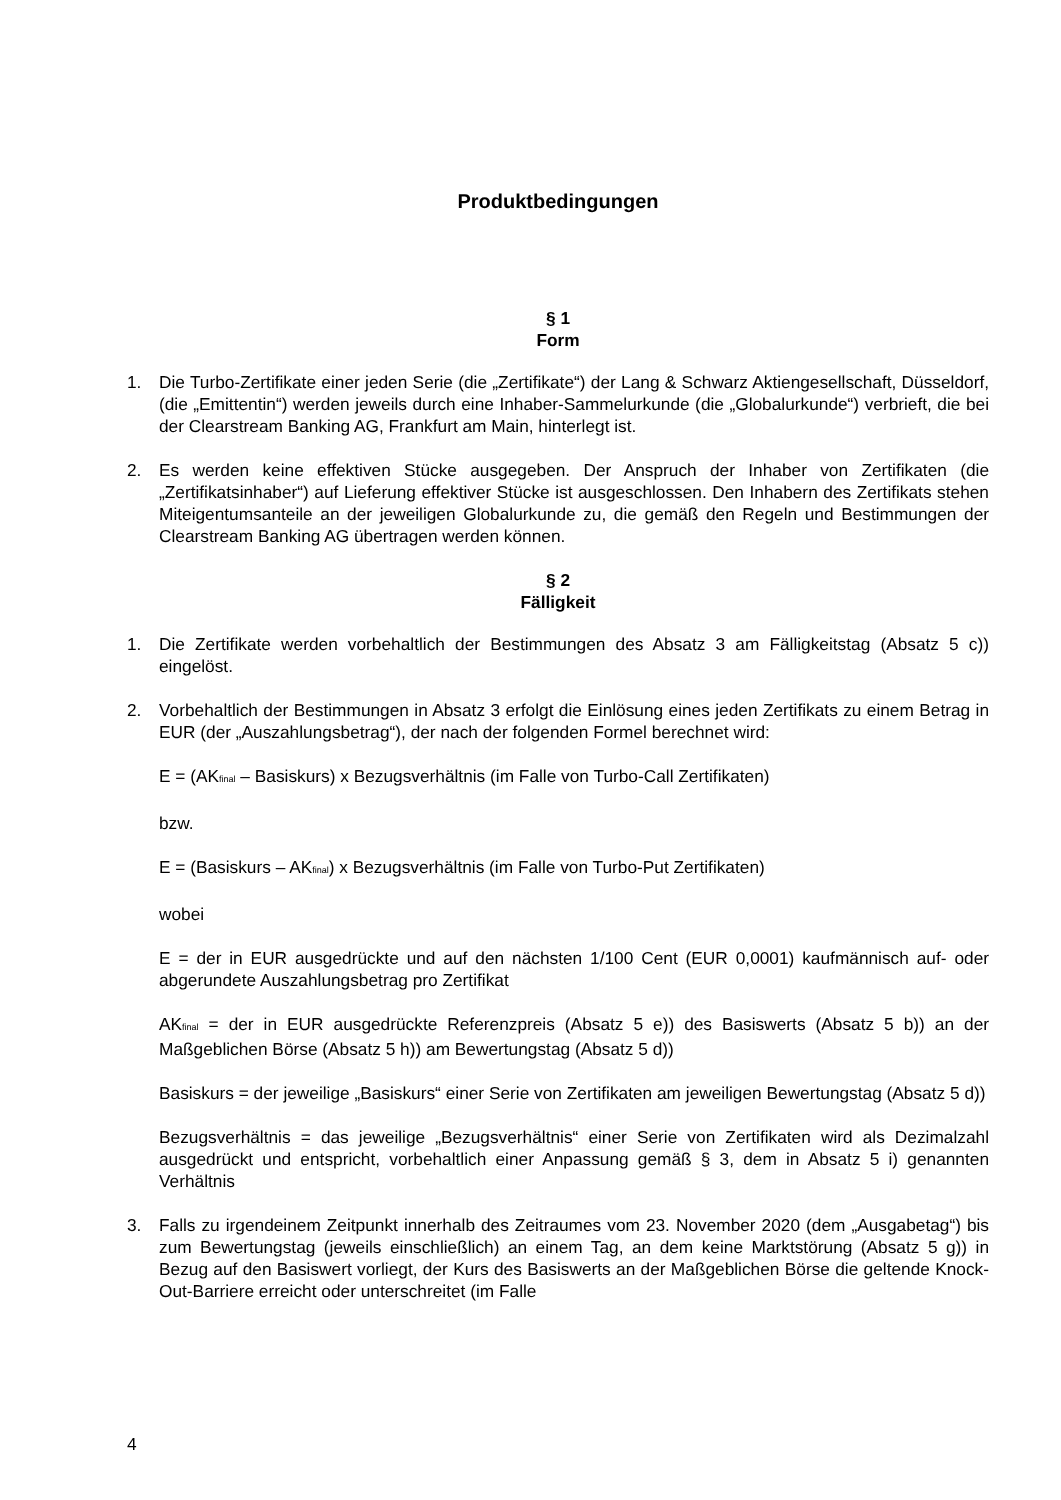Produktbedingungen
§ 1
Form
1. Die Turbo-Zertifikate einer jeden Serie (die „Zertifikate“) der Lang & Schwarz Aktiengesellschaft, Düsseldorf, (die „Emittentin“) werden jeweils durch eine Inhaber-Sammelurkunde (die „Globalurkunde“) verbrieft, die bei der Clearstream Banking AG, Frankfurt am Main, hinterlegt ist.
2. Es werden keine effektiven Stücke ausgegeben. Der Anspruch der Inhaber von Zertifikaten (die „Zertifikatsinhaber“) auf Lieferung effektiver Stücke ist ausgeschlossen. Den Inhabern des Zertifikats stehen Miteigentumsanteile an der jeweiligen Globalurkunde zu, die gemäß den Regeln und Bestimmungen der Clearstream Banking AG übertragen werden können.
§ 2
Fälligkeit
1. Die Zertifikate werden vorbehaltlich der Bestimmungen des Absatz 3 am Fälligkeitstag (Absatz 5 c)) eingelöst.
2. Vorbehaltlich der Bestimmungen in Absatz 3 erfolgt die Einlösung eines jeden Zertifikats zu einem Betrag in EUR (der „Auszahlungsbetrag“), der nach der folgenden Formel berechnet wird:
E = (AK<sub>final</sub> – Basiskurs) x Bezugsverhältnis (im Falle von Turbo-Call Zertifikaten)
bzw.
E = (Basiskurs – AK<sub>final</sub>) x Bezugsverhältnis (im Falle von Turbo-Put Zertifikaten)
wobei
E = der in EUR ausgedrückte und auf den nächsten 1/100 Cent (EUR 0,0001) kaufmännisch auf- oder abgerundete Auszahlungsbetrag pro Zertifikat
AK<sub>final</sub> = der in EUR ausgedrückte Referenzpreis (Absatz 5 e)) des Basiswerts (Absatz 5 b)) an der Maßgeblichen Börse (Absatz 5 h)) am Bewertungstag (Absatz 5 d))
Basiskurs = der jeweilige „Basiskurs“ einer Serie von Zertifikaten am jeweiligen Bewertungstag (Absatz 5 d))
Bezugsverhältnis = das jeweilige „Bezugsverhältnis“ einer Serie von Zertifikaten wird als Dezimalzahl ausgedrückt und entspricht, vorbehaltlich einer Anpassung gemäß § 3, dem in Absatz 5 i) genannten Verhältnis
3. Falls zu irgendeinem Zeitpunkt innerhalb des Zeitraumes vom 23. November 2020 (dem „Ausgabetag“) bis zum Bewertungstag (jeweils einschließlich) an einem Tag, an dem keine Marktstörung (Absatz 5 g)) in Bezug auf den Basiswert vorliegt, der Kurs des Basiswerts an der Maßgeblichen Börse die geltende Knock-Out-Barriere erreicht oder unterschreitet (im Falle
4